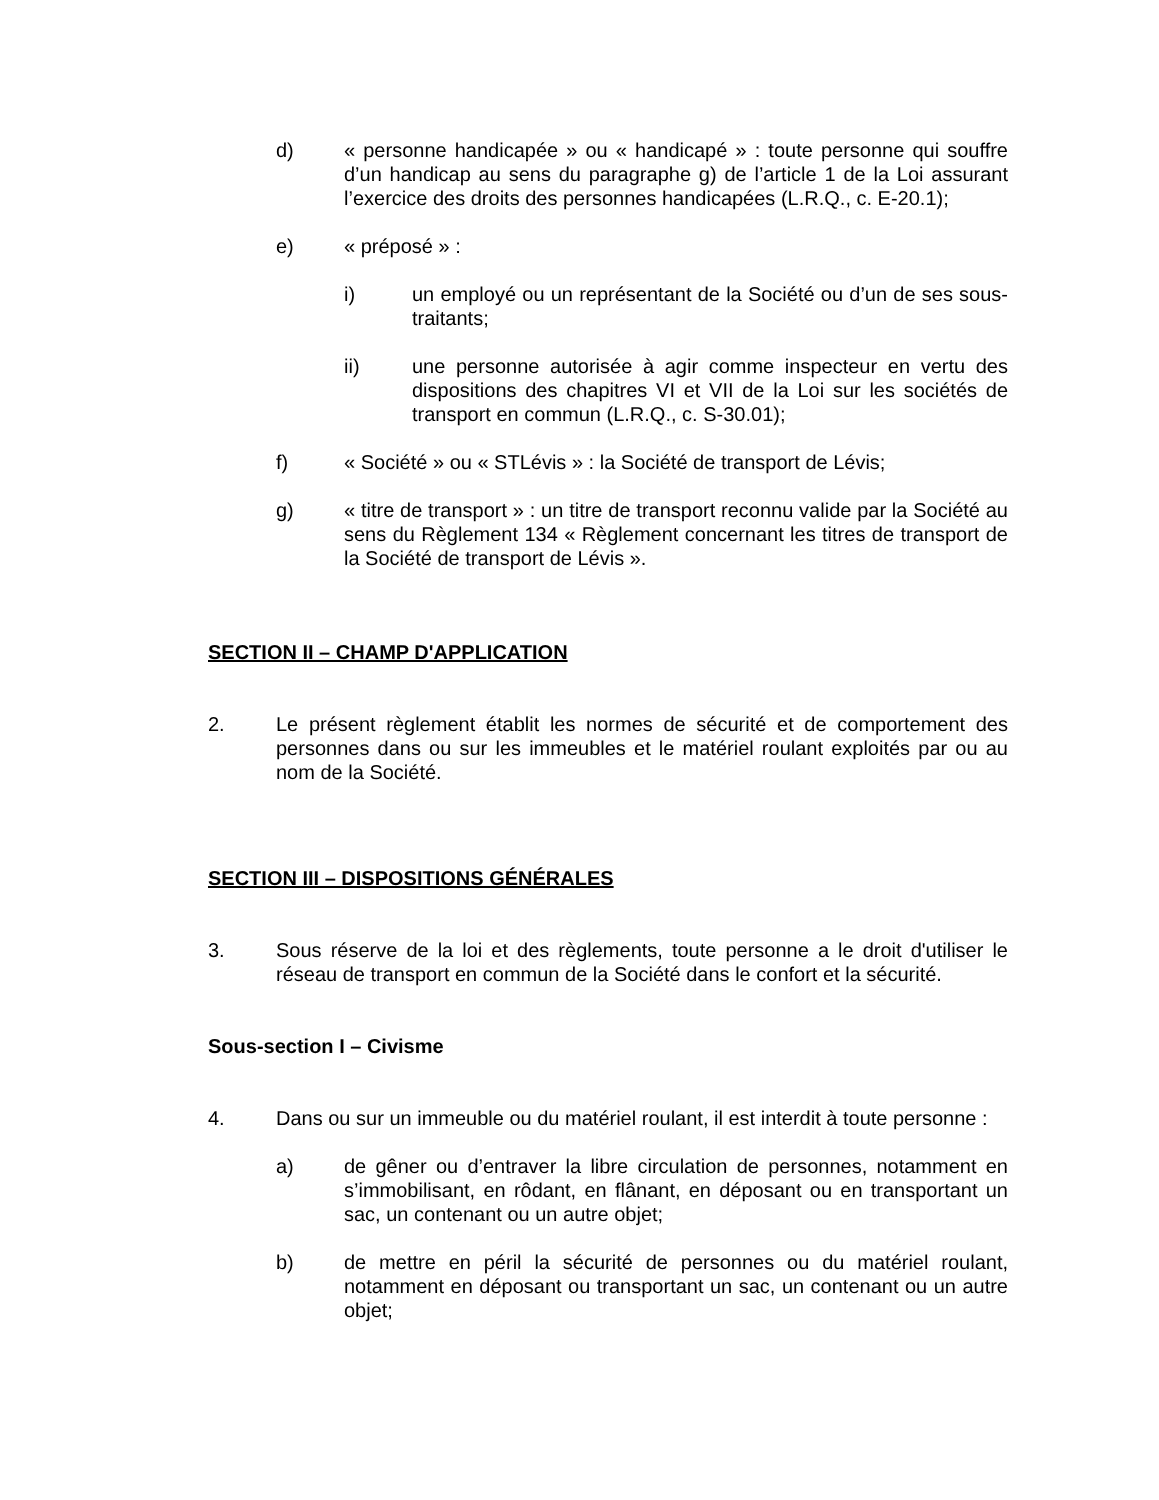d) « personne handicapée » ou « handicapé » : toute personne qui souffre d’un handicap au sens du paragraphe g) de l’article 1 de la Loi assurant l’exercice des droits des personnes handicapées (L.R.Q., c. E-20.1);
e) « préposé » :
i) un employé ou un représentant de la Société ou d’un de ses sous-traitants;
ii) une personne autorisée à agir comme inspecteur en vertu des dispositions des chapitres VI et VII de la Loi sur les sociétés de transport en commun (L.R.Q., c. S-30.01);
f) « Société » ou « STLévis » : la Société de transport de Lévis;
g) « titre de transport » : un titre de transport reconnu valide par la Société au sens du Règlement 134 « Règlement concernant les titres de transport de la Société de transport de Lévis ».
SECTION II – CHAMP D'APPLICATION
2. Le présent règlement établit les normes de sécurité et de comportement des personnes dans ou sur les immeubles et le matériel roulant exploités par ou au nom de la Société.
SECTION III – DISPOSITIONS GÉNÉRALES
3. Sous réserve de la loi et des règlements, toute personne a le droit d'utiliser le réseau de transport en commun de la Société dans le confort et la sécurité.
Sous-section I – Civisme
4. Dans ou sur un immeuble ou du matériel roulant, il est interdit à toute personne :
a) de gêner ou d’entraver la libre circulation de personnes, notamment en s’immobilisant, en rôdant, en flânant, en déposant ou en transportant un sac, un contenant ou un autre objet;
b) de mettre en péril la sécurité de personnes ou du matériel roulant, notamment en déposant ou transportant un sac, un contenant ou un autre objet;